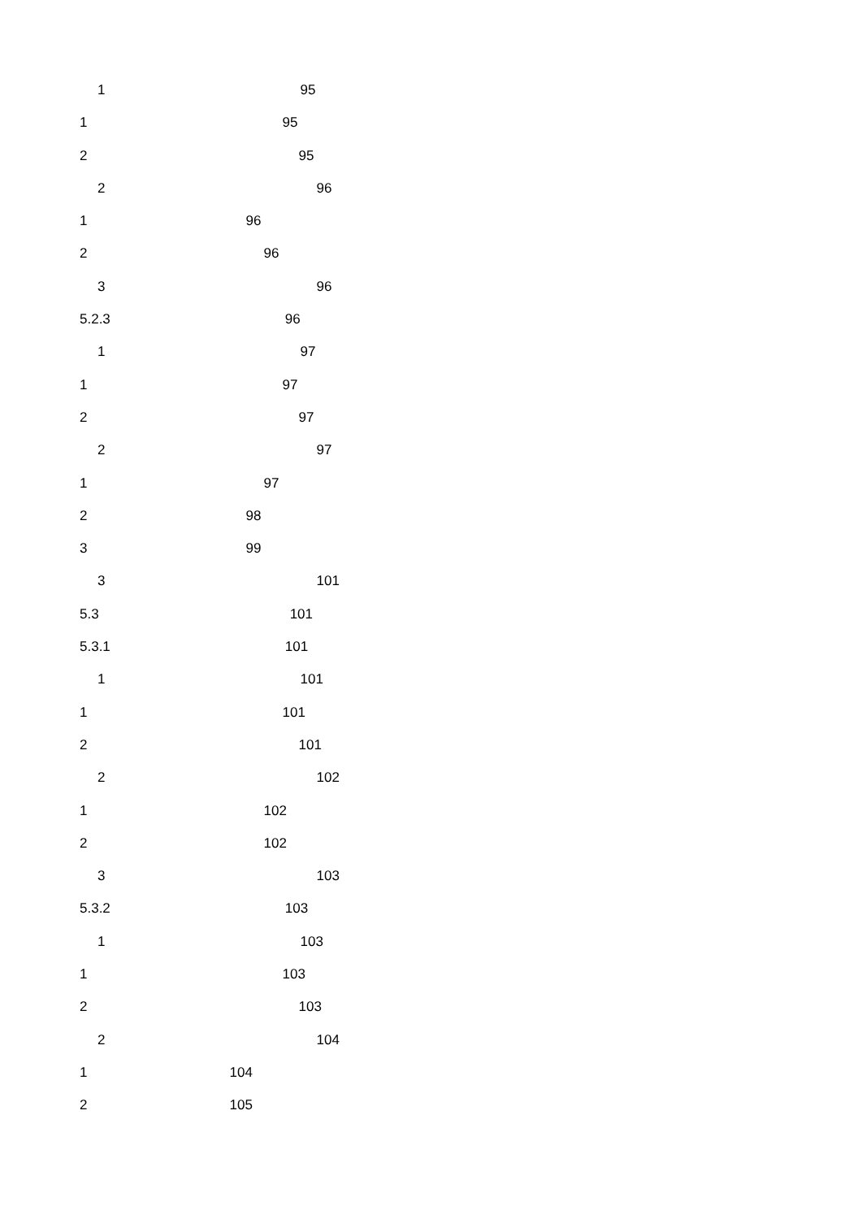1 95
1 95
2 95
2 96
1 96
2 96
3 96
5.2.3 96
1 97
1 97
2 97
2 97
1 97
2 98
3 99
3 101
5.3 101
5.3.1 101
1 101
1 101
2 101
2 102
1 102
2 102
3 103
5.3.2 103
1 103
1 103
2 103
2 104
1 104
2 105